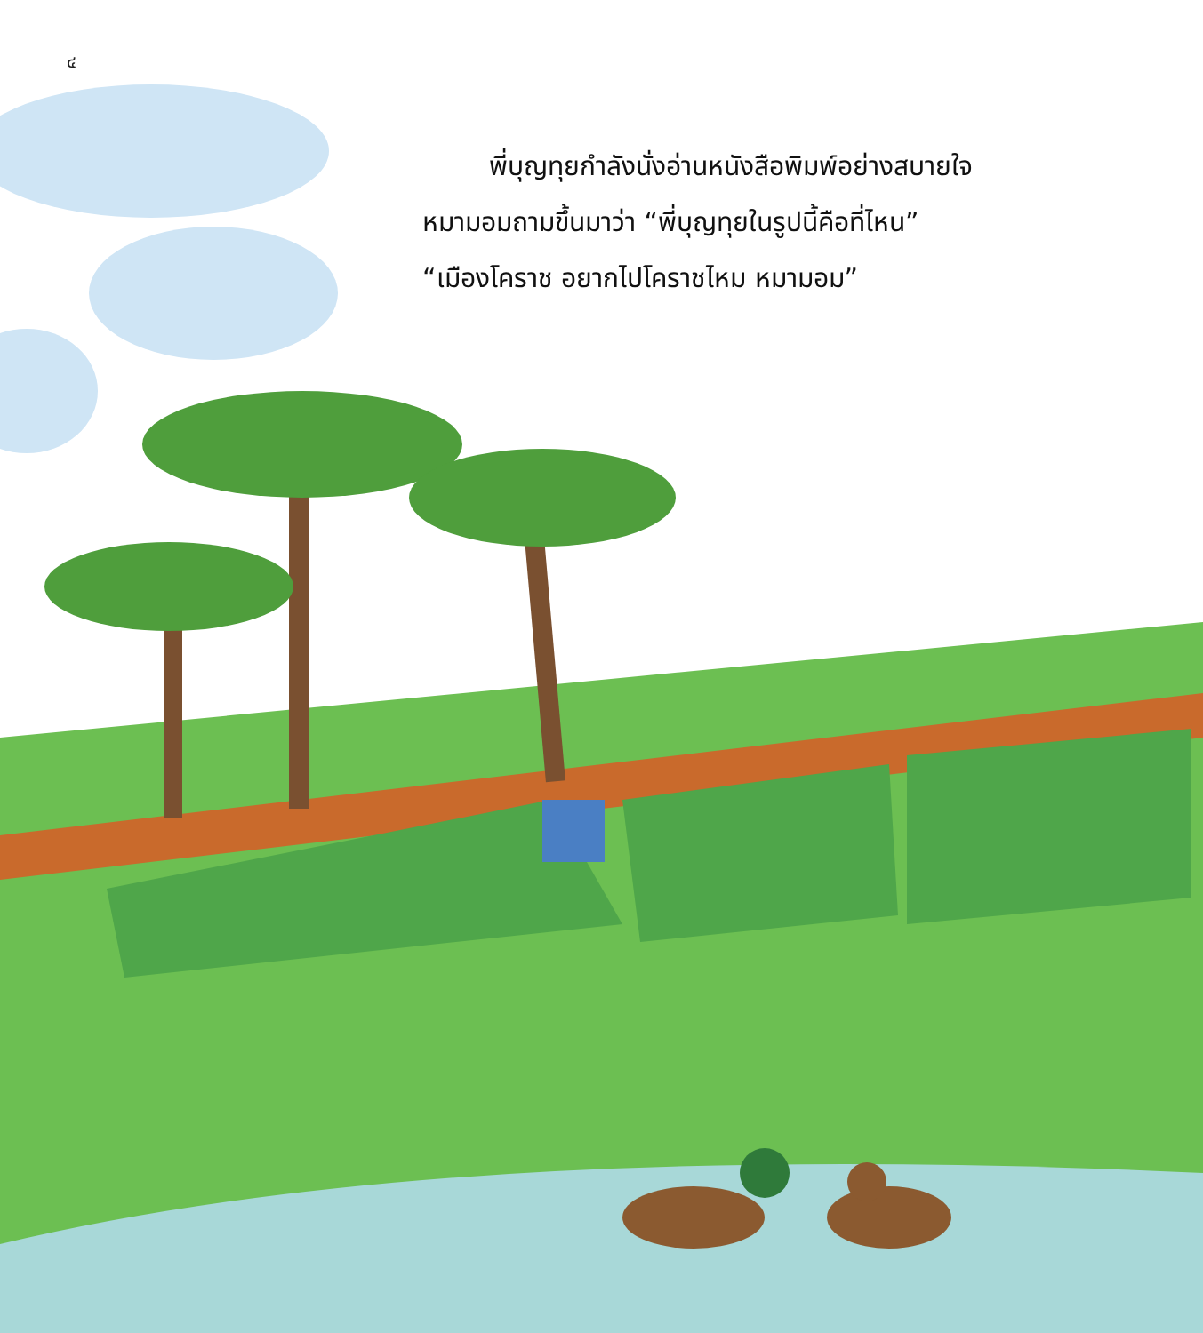๔
พี่บุญทุยกำลังนั่งอ่านหนังสือพิมพ์อย่างสบายใจ
หมามอมถามขึ้นมาว่า “พี่บุญทุยในรูปนี้คือที่ไหน”
“เมืองโคราช อยากไปโคราชไหม หมามอม”